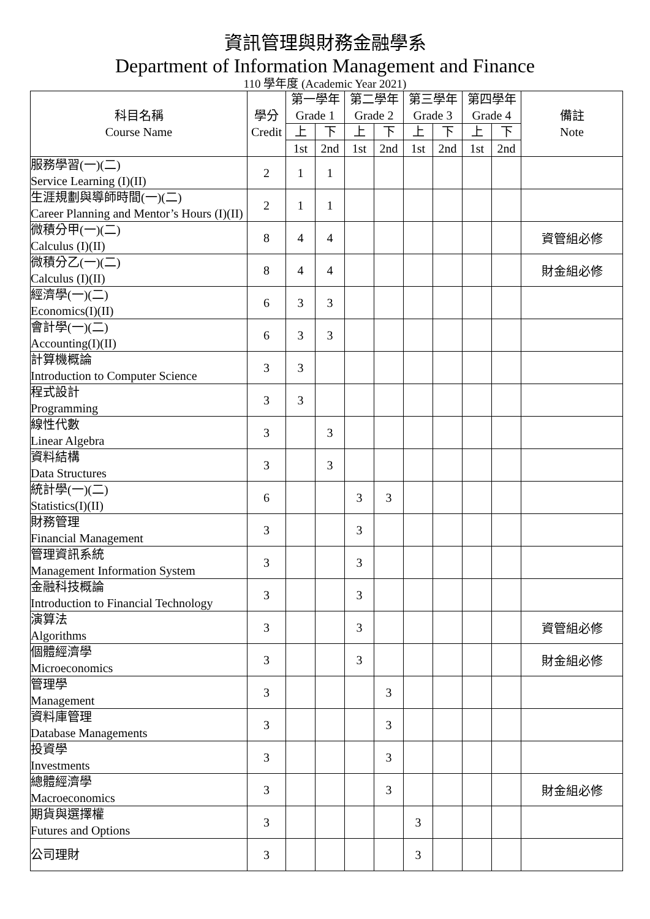資訊管理與財務金融學系
Department of Information Management and Finance
110 學年度 (Academic Year 2021)
| 科目名稱 Course Name | 學分 Credit | 第一學年 Grade 1 | | 第二學年 Grade 2 | | 第三學年 Grade 3 | | 第四學年 Grade 4 | | 備註 Note |
| --- | --- | --- | --- | --- | --- | --- | --- | --- | --- | --- |
| | | 上 | 下 | 上 | 下 | 上 | 下 | 上 | 下 | |
| | | 1st | 2nd | 1st | 2nd | 1st | 2nd | 1st | 2nd | |
| 服務學習(一)(二) Service Learning (I)(II) | 2 | 1 | 1 | | | | | | | |
| 生涯規劃與導師時間(一)(二) Career Planning and Mentor’s Hours (I)(II) | 2 | 1 | 1 | | | | | | | |
| 微積分甲(一)(二) Calculus (I)(II) | 8 | 4 | 4 | | | | | | | 資管組必修 |
| 微積分乙(一)(二) Calculus (I)(II) | 8 | 4 | 4 | | | | | | | 財金組必修 |
| 經濟學(一)(二) Economics(I)(II) | 6 | 3 | 3 | | | | | | | |
| 會計學(一)(二) Accounting(I)(II) | 6 | 3 | 3 | | | | | | | |
| 計算機概論 Introduction to Computer Science | 3 | 3 | | | | | | | | |
| 程式設計 Programming | 3 | 3 | | | | | | | | |
| 線性代數 Linear Algebra | 3 | | 3 | | | | | | | |
| 資料結構 Data Structures | 3 | | 3 | | | | | | | |
| 統計學(一)(二) Statistics(I)(II) | 6 | | | 3 | 3 | | | | | |
| 財務管理 Financial Management | 3 | | | 3 | | | | | | |
| 管理資訊系統 Management Information System | 3 | | | 3 | | | | | | |
| 金融科技概論 Introduction to Financial Technology | 3 | | | 3 | | | | | | |
| 演算法 Algorithms | 3 | | | 3 | | | | | | 資管組必修 |
| 個體經濟學 Microeconomics | 3 | | | 3 | | | | | | 財金組必修 |
| 管理學 Management | 3 | | | | 3 | | | | | |
| 資料庫管理 Database Managements | 3 | | | | 3 | | | | | |
| 投資學 Investments | 3 | | | | 3 | | | | | |
| 總體經濟學 Macroeconomics | 3 | | | | 3 | | | | | 財金組必修 |
| 期貨與選擇權 Futures and Options | 3 | | | | | 3 | | | | |
| 公司理財 | 3 | | | | | 3 | | | | |